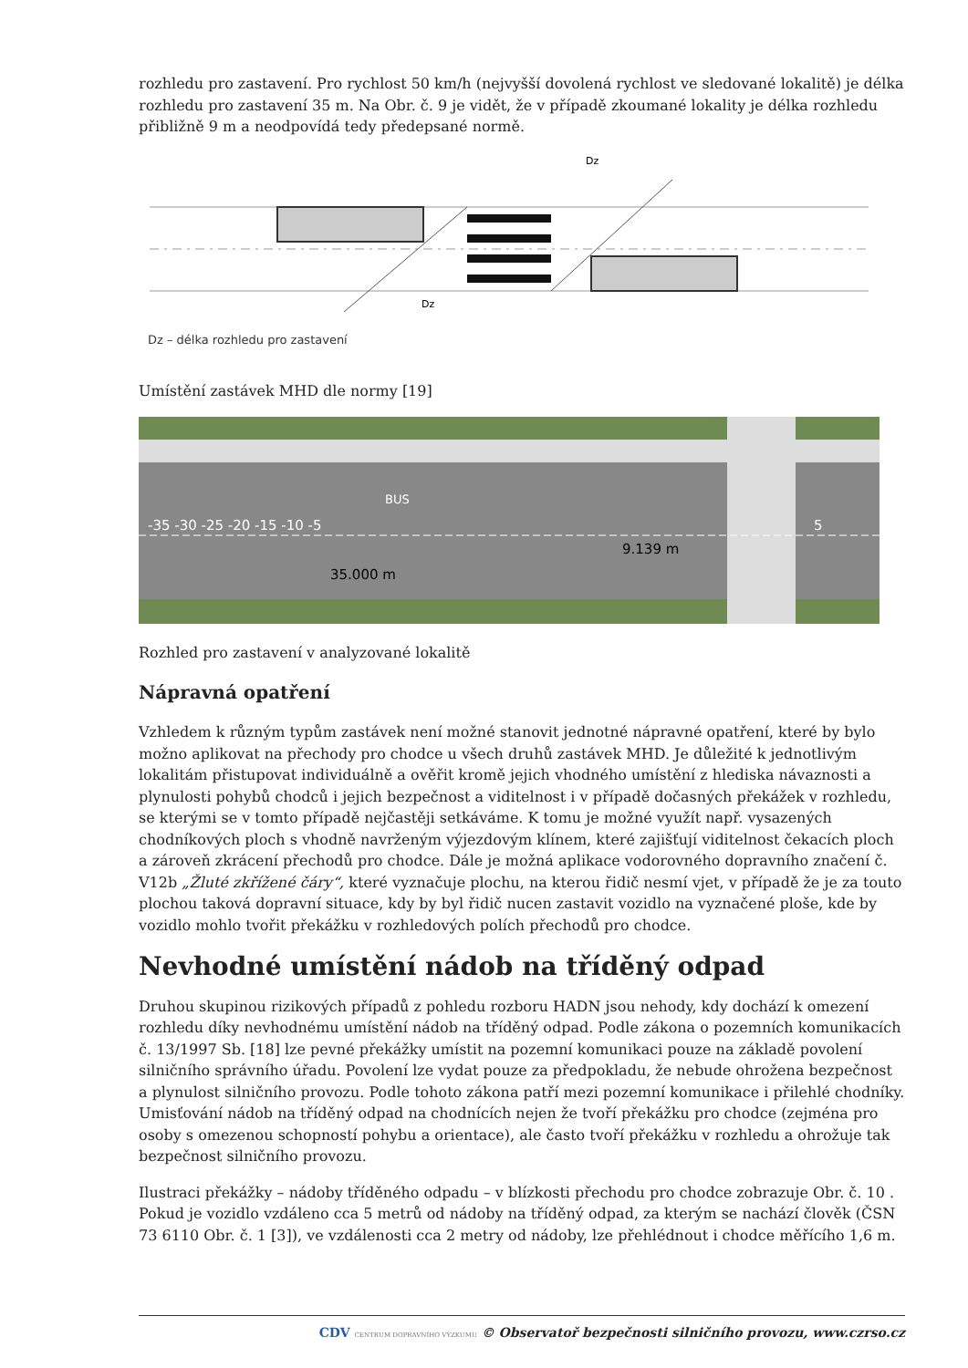rozhledu pro zastavení. Pro rychlost 50 km/h (nejvyšší dovolená rychlost ve sledované lokalitě) je délka rozhledu pro zastavení 35 m. Na Obr. č. 9 je vidět, že v případě zkoumané lokality je délka rozhledu přibližně 9 m a neodpovídá tedy předepsané normě.
Dz
Dz
Dz – délka rozhledu pro zastavení
Umístění zastávek MHD dle normy [19]
-35 -30 -25 -20 -15 -10 -5
9.139 m
35.000 m
5
BUS
Rozhled pro zastavení v analyzované lokalitě
Nápravná opatření
Vzhledem k různým typům zastávek není možné stanovit jednotné nápravné opatření, které by bylo možno aplikovat na přechody pro chodce u všech druhů zastávek MHD. Je důležité k jednotlivým lokalitám přistupovat individuálně a ověřit kromě jejich vhodného umístění z hlediska návaznosti a plynulosti pohybů chodců i jejich bezpečnost a viditelnost i v případě dočasných překážek v rozhledu, se kterými se v tomto případě nejčastěji setkáváme. K tomu je možné využít např. vysazených chodníkových ploch s vhodně navrženým výjezdovým klínem, které zajišťují viditelnost čekacích ploch a zároveň zkrácení přechodů pro chodce. Dále je možná aplikace vodorovného dopravního značení č. V12b „Žluté zkřížené čáry“, které vyznačuje plochu, na kterou řidič nesmí vjet, v případě že je za touto plochou taková dopravní situace, kdy by byl řidič nucen zastavit vozidlo na vyznačené ploše, kde by vozidlo mohlo tvořit překážku v rozhledových polích přechodů pro chodce.
Nevhodné umístění nádob na tříděný odpad
Druhou skupinou rizikových případů z pohledu rozboru HADN jsou nehody, kdy dochází k omezení rozhledu díky nevhodnému umístění nádob na tříděný odpad. Podle zákona o pozemních komunikacích č. 13/1997 Sb. [18] lze pevné překážky umístit na pozemní komunikaci pouze na základě povolení silničního správního úřadu. Povolení lze vydat pouze za předpokladu, že nebude ohrožena bezpečnost a plynulost silničního provozu. Podle tohoto zákona patří mezi pozemní komunikace i přilehlé chodníky. Umisťování nádob na tříděný odpad na chodnících nejen že tvoří překážku pro chodce (zejména pro osoby s omezenou schopností pohybu a orientace), ale často tvoří překážku v rozhledu a ohrožuje tak bezpečnost silničního provozu.
Ilustraci překážky – nádoby tříděného odpadu – v blízkosti přechodu pro chodce zobrazuje Obr. č. 10 . Pokud je vozidlo vzdáleno cca 5 metrů od nádoby na tříděný odpad, za kterým se nachází člověk (ČSN 73 6110 Obr. č. 1 [3]), ve vzdálenosti cca 2 metry od nádoby, lze přehlédnout i chodce měřícího 1,6 m.
CDV CENTRUM DOPRAVNÍHO VÝZKUMU © Observatoř bezpečnosti silničního provozu, www.czrso.cz